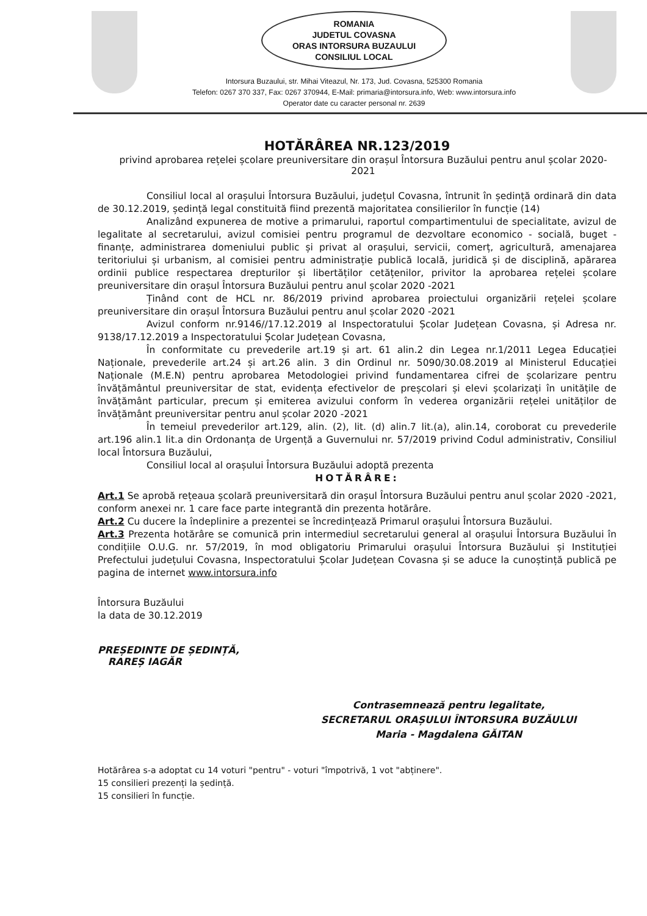ROMANIA
JUDETUL COVASNA
ORAS INTORSURA BUZAULUI
CONSILIUL LOCAL
Intorsura Buzaului, str. Mihai Viteazul, Nr. 173, Jud. Covasna, 525300 Romania
Telefon: 0267 370 337, Fax: 0267 370944, E-Mail: primaria@intorsura.info, Web: www.intorsura.info
Operator date cu caracter personal nr. 2639
HOTĂRÂREA NR.123/2019
privind aprobarea rețelei școlare preuniversitare din orașul Întorsura Buzăului pentru anul școlar 2020-2021
Consiliul local al orașului Întorsura Buzăului, județul Covasna, întrunit în ședință ordinară din data de 30.12.2019, ședință legal constituită fiind prezentă majoritatea consilierilor în funcție (14)
Analizând expunerea de motive a primarului, raportul compartimentului de specialitate, avizul de legalitate al secretarului, avizul comisiei pentru programul de dezvoltare economico - socială, buget - finanțe, administrarea domeniului public și privat al orașului, servicii, comerț, agricultură, amenajarea teritoriului și urbanism, al comisiei pentru administrație publică locală, juridică și de disciplină, apărarea ordinii publice respectarea drepturilor și libertăților cetățenilor, privitor la aprobarea rețelei școlare preuniversitare din orașul Întorsura Buzăului pentru anul școlar 2020 -2021
Ținând cont de HCL nr. 86/2019 privind aprobarea proiectului organizării rețelei școlare preuniversitare din orașul Întorsura Buzăului pentru anul școlar 2020 -2021
Avizul conform nr.9146//17.12.2019 al Inspectoratului Școlar Județean Covasna, și Adresa nr. 9138/17.12.2019 a Inspectoratului Școlar Județean Covasna,
În conformitate cu prevederile art.19 și art. 61 alin.2 din Legea nr.1/2011 Legea Educației Naționale, prevederile art.24 și art.26 alin. 3 din Ordinul nr. 5090/30.08.2019 al Ministerul Educației Naționale (M.E.N) pentru aprobarea Metodologiei privind fundamentarea cifrei de școlarizare pentru învățământul preuniversitar de stat, evidența efectivelor de preșcolari și elevi școlarizați în unitățile de învățământ particular, precum și emiterea avizului conform în vederea organizării rețelei unităților de învățământ preuniversitar pentru anul școlar 2020 -2021
În temeiul prevederilor art.129, alin. (2), lit. (d) alin.7 lit.(a), alin.14, coroborat cu prevederile art.196 alin.1 lit.a din Ordonanța de Urgență a Guvernului nr. 57/2019 privind Codul administrativ, Consiliul local Întorsura Buzăului,
Consiliul local al orașului Întorsura Buzăului adoptă prezenta
HOTĂRÂRE:
Art.1 Se aprobă rețeaua școlară preuniversitară din orașul Întorsura Buzăului pentru anul școlar 2020 -2021, conform anexei nr. 1 care face parte integrantă din prezenta hotărâre.
Art.2 Cu ducere la îndeplinire a prezentei se încredințează Primarul orașului Întorsura Buzăului.
Art.3 Prezenta hotărâre se comunică prin intermediul secretarului general al orașului Întorsura Buzăului în condițiile O.U.G. nr. 57/2019, în mod obligatoriu Primarului orașului Întorsura Buzăului și Instituției Prefectului județului Covasna, Inspectoratului Școlar Județean Covasna și se aduce la cunoștință publică pe pagina de internet www.intorsura.info
Întorsura Buzăului
la data de 30.12.2019
PREȘEDINTE DE ȘEDINȚĂ,
RAREȘ IAGĂR
Contrasemnează pentru legalitate,
SECRETARUL ORAȘULUI ÎNTORSURA BUZĂULUI
Maria - Magdalena GĂITAN
Hotărârea s-a adoptat cu 14 voturi "pentru" - voturi "împotrivă, 1 vot "abținere".
15 consilieri prezenți la ședință.
15 consilieri în funcție.